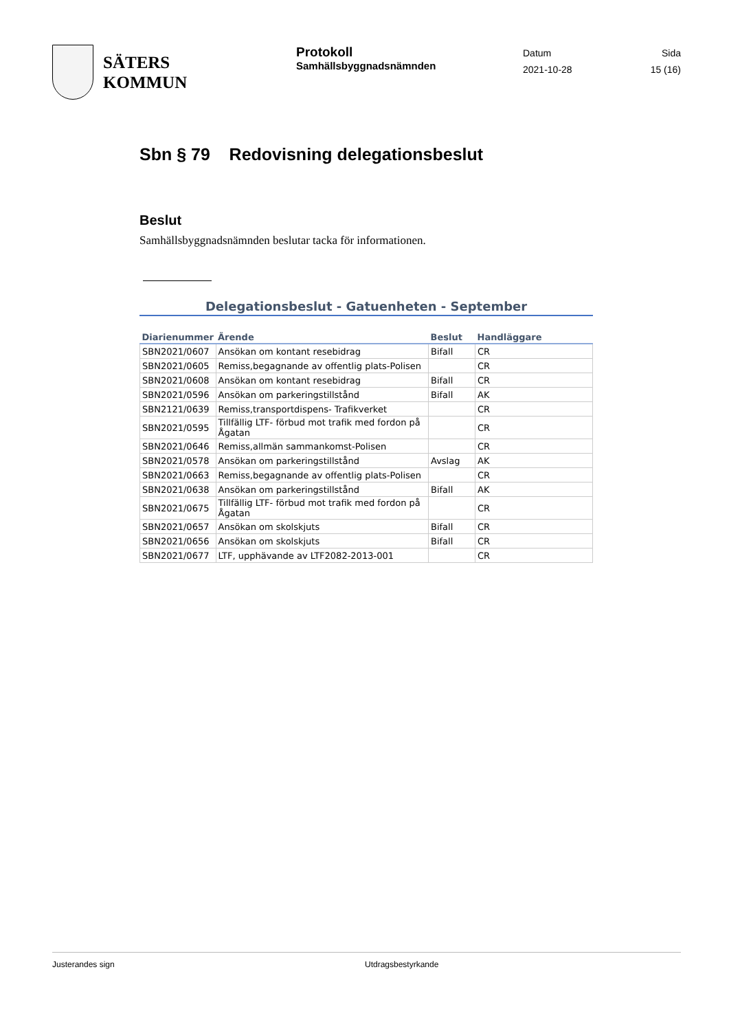SÄTERS
KOMMUN
Protokoll
Samhällsbyggnadsnämnden
Datum
2021-10-28
Sida
15 (16)
Sbn § 79 Redovisning delegationsbeslut
Beslut
Samhällsbyggnadsnämnden beslutar tacka för informationen.
Delegationsbeslut - Gatuenheten - September
| Diarienummer | Ärende | Beslut | Handläggare |
| --- | --- | --- | --- |
| SBN2021/0607 | Ansökan om kontant resebidrag | Bifall | CR |
| SBN2021/0605 | Remiss,begagnande av offentlig plats-Polisen | | CR |
| SBN2021/0608 | Ansökan om kontant resebidrag | Bifall | CR |
| SBN2021/0596 | Ansökan om parkeringstillstånd | Bifall | AK |
| SBN2121/0639 | Remiss,transportdispens- Trafikverket | | CR |
| SBN2021/0595 | Tillfällig LTF- förbud mot trafik med fordon på Ågatan | | CR |
| SBN2021/0646 | Remiss,allmän sammankomst-Polisen | | CR |
| SBN2021/0578 | Ansökan om parkeringstillstånd | Avslag | AK |
| SBN2021/0663 | Remiss,begagnande av offentlig plats-Polisen | | CR |
| SBN2021/0638 | Ansökan om parkeringstillstånd | Bifall | AK |
| SBN2021/0675 | Tillfällig LTF- förbud mot trafik med fordon på Ågatan | | CR |
| SBN2021/0657 | Ansökan om skolskjuts | Bifall | CR |
| SBN2021/0656 | Ansökan om skolskjuts | Bifall | CR |
| SBN2021/0677 | LTF, upphävande av LTF2082-2013-001 | | CR |
Justerandes sign Utdragsbestyrkande